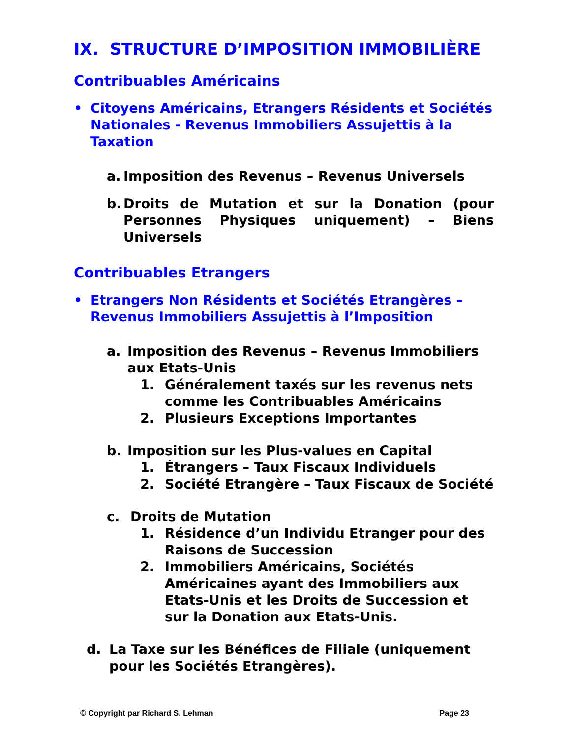IX. STRUCTURE D’IMPOSITION IMMOBILIÈRE
Contribuables Américains
• Citoyens Américains, Etrangers Résidents et Sociétés Nationales - Revenus Immobiliers Assujettis à la Taxation
a. Imposition des Revenus – Revenus Universels
b. Droits de Mutation et sur la Donation (pour Personnes Physiques uniquement) – Biens Universels
Contribuables Etrangers
• Etrangers Non Résidents et Sociétés Etrangères – Revenus Immobiliers Assujettis à l’Imposition
a. Imposition des Revenus – Revenus Immobiliers aux Etats-Unis
1. Généralement taxés sur les revenus nets comme les Contribuables Américains
2. Plusieurs Exceptions Importantes
b. Imposition sur les Plus-values en Capital
1. Étrangers – Taux Fiscaux Individuels
2. Société Etrangère – Taux Fiscaux de Société
c. Droits de Mutation
1. Résidence d’un Individu Etranger pour des Raisons de Succession
2. Immobiliers Américains, Sociétés Américaines ayant des Immobiliers aux Etats-Unis et les Droits de Succession et sur la Donation aux Etats-Unis.
d. La Taxe sur les Bénéfices de Filiale (uniquement pour les Sociétés Etrangères).
© Copyright par Richard S. Lehman Page 23